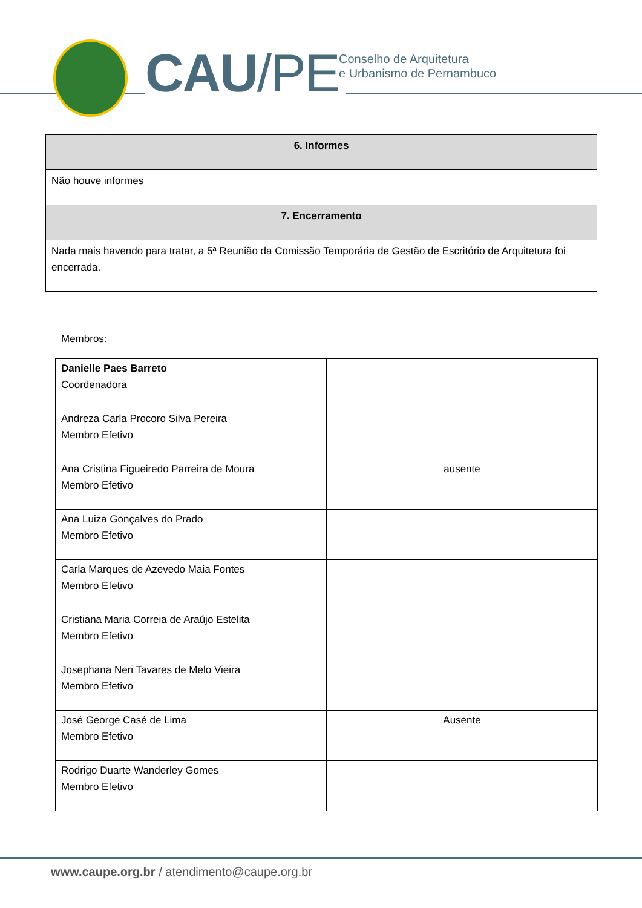CAU/PE
Conselho de Arquitetura
e Urbanismo de Pernambuco
| 6. Informes |
| Não houve informes |
| 7. Encerramento |
| Nada mais havendo para tratar, a 5ª Reunião da Comissão Temporária de Gestão de Escritório de Arquitetura foi encerrada. |
Membros:
| Danielle Paes Barreto Coordenadora | |
| Andreza Carla Procoro Silva Pereira Membro Efetivo | |
| Ana Cristina Figueiredo Parreira de Moura Membro Efetivo | ausente |
| Ana Luiza Gonçalves do Prado Membro Efetivo | |
| Carla Marques de Azevedo Maia Fontes Membro Efetivo | |
| Cristiana Maria Correia de Araújo Estelita Membro Efetivo | |
| Josephana Neri Tavares de Melo Vieira Membro Efetivo | |
| José George Casé de Lima Membro Efetivo | Ausente |
| Rodrigo Duarte Wanderley Gomes Membro Efetivo | |
www.caupe.org.br / atendimento@caupe.org.br